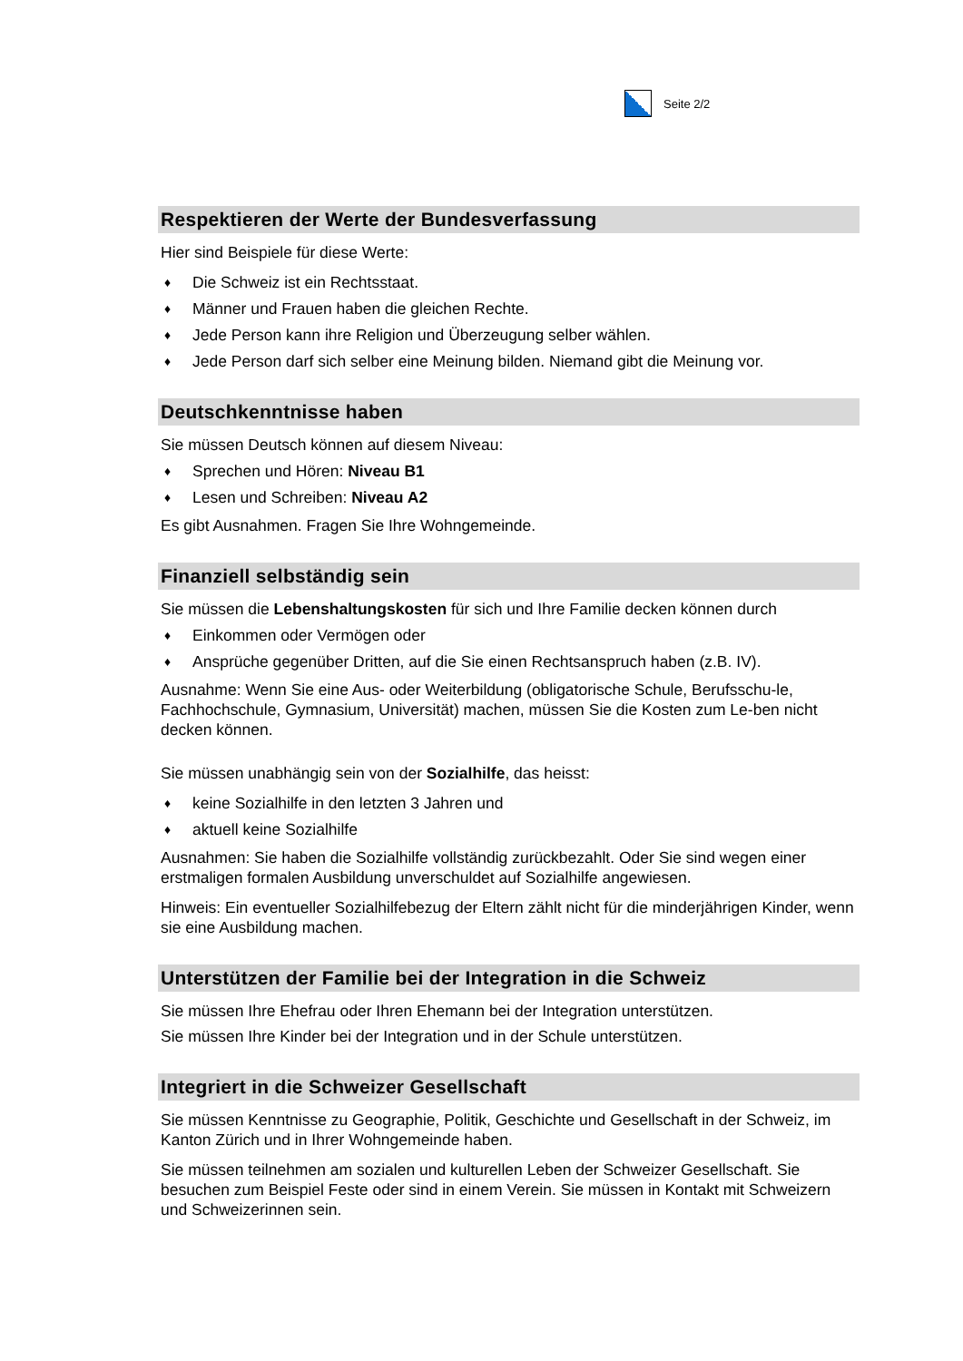Seite 2/2
Respektieren der Werte der Bundesverfassung
Hier sind Beispiele für diese Werte:
♦ Die Schweiz ist ein Rechtsstaat.
♦ Männer und Frauen haben die gleichen Rechte.
♦ Jede Person kann ihre Religion und Überzeugung selber wählen.
♦ Jede Person darf sich selber eine Meinung bilden. Niemand gibt die Meinung vor.
Deutschkenntnisse haben
Sie müssen Deutsch können auf diesem Niveau:
♦ Sprechen und Hören: Niveau B1
♦ Lesen und Schreiben: Niveau A2
Es gibt Ausnahmen. Fragen Sie Ihre Wohngemeinde.
Finanziell selbständig sein
Sie müssen die Lebenshaltungskosten für sich und Ihre Familie decken können durch
♦ Einkommen oder Vermögen oder
♦ Ansprüche gegenüber Dritten, auf die Sie einen Rechtsanspruch haben (z.B. IV).
Ausnahme: Wenn Sie eine Aus- oder Weiterbildung (obligatorische Schule, Berufsschu-le, Fachhochschule, Gymnasium, Universität) machen, müssen Sie die Kosten zum Le-ben nicht decken können.
Sie müssen unabhängig sein von der Sozialhilfe, das heisst:
♦ keine Sozialhilfe in den letzten 3 Jahren und
♦ aktuell keine Sozialhilfe
Ausnahmen: Sie haben die Sozialhilfe vollständig zurückbezahlt. Oder Sie sind wegen einer erstmaligen formalen Ausbildung unverschuldet auf Sozialhilfe angewiesen.
Hinweis: Ein eventueller Sozialhilfebezug der Eltern zählt nicht für die minderjährigen Kinder, wenn sie eine Ausbildung machen.
Unterstützen der Familie bei der Integration in die Schweiz
Sie müssen Ihre Ehefrau oder Ihren Ehemann bei der Integration unterstützen.
Sie müssen Ihre Kinder bei der Integration und in der Schule unterstützen.
Integriert in die Schweizer Gesellschaft
Sie müssen Kenntnisse zu Geographie, Politik, Geschichte und Gesellschaft in der Schweiz, im Kanton Zürich und in Ihrer Wohngemeinde haben.
Sie müssen teilnehmen am sozialen und kulturellen Leben der Schweizer Gesellschaft. Sie besuchen zum Beispiel Feste oder sind in einem Verein. Sie müssen in Kontakt mit Schweizern und Schweizerinnen sein.